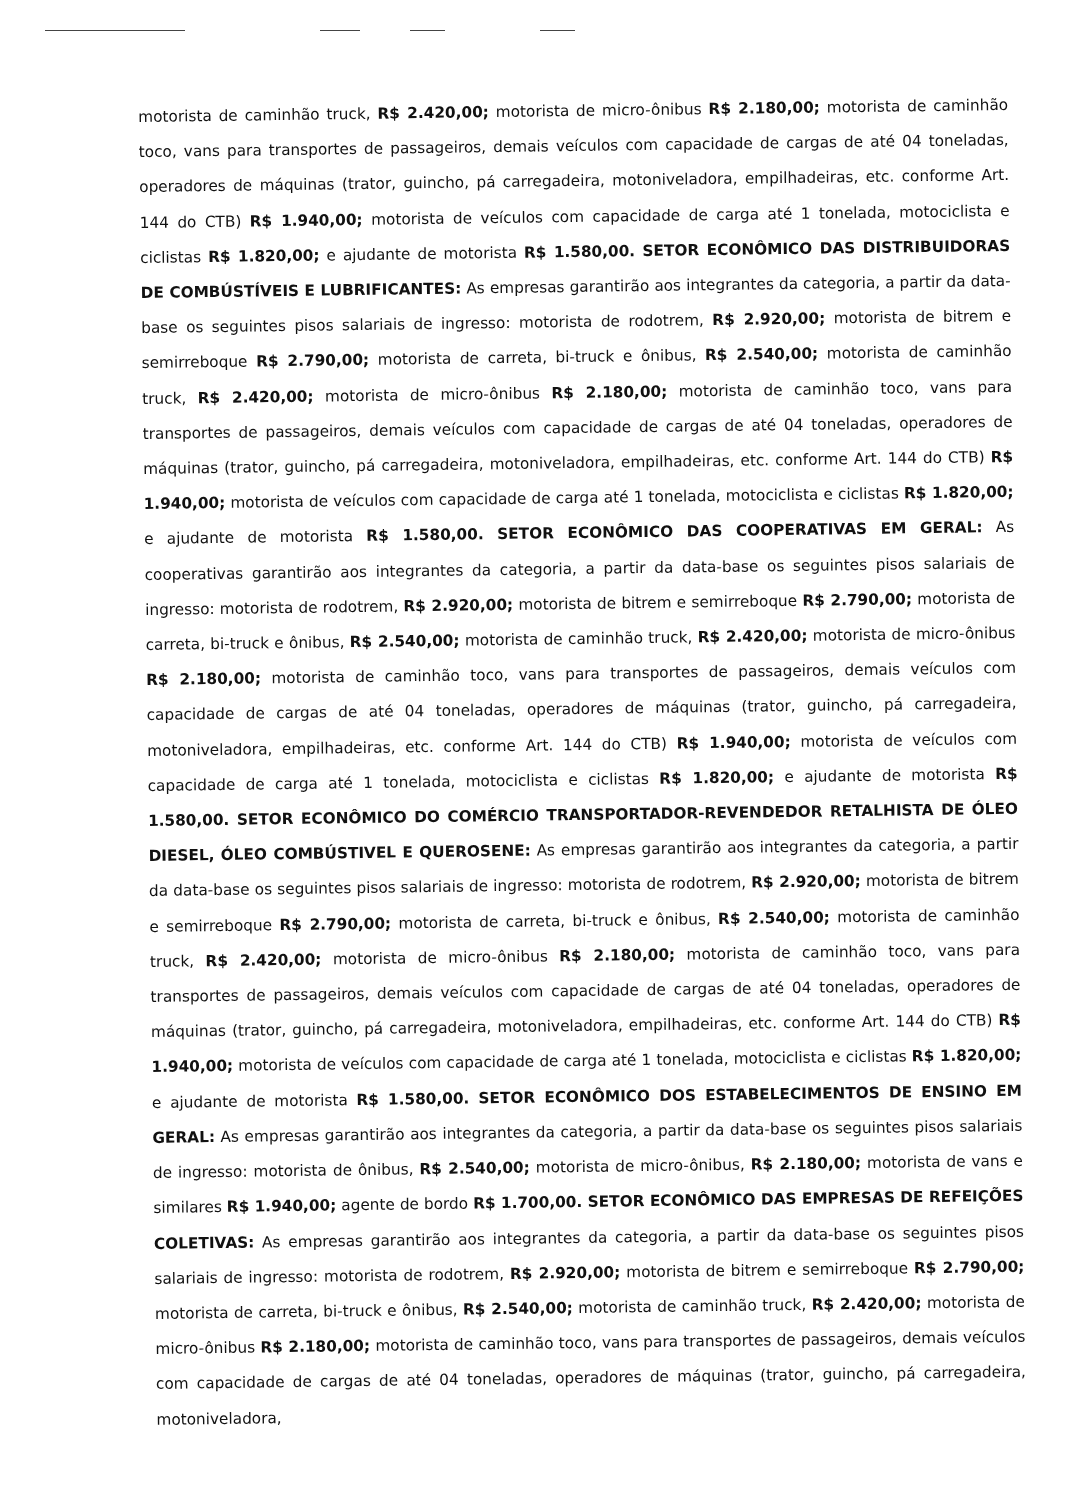motorista de caminhão truck, R$ 2.420,00; motorista de micro-ônibus R$ 2.180,00; motorista de caminhão toco, vans para transportes de passageiros, demais veículos com capacidade de cargas de até 04 toneladas, operadores de máquinas (trator, guincho, pá carregadeira, motoniveladora, empilhadeiras, etc. conforme Art. 144 do CTB) R$ 1.940,00; motorista de veículos com capacidade de carga até 1 tonelada, motociclista e ciclistas R$ 1.820,00; e ajudante de motorista R$ 1.580,00. SETOR ECONÔMICO DAS DISTRIBUIDORAS DE COMBÚSTÍVEIS E LUBRIFICANTES: As empresas garantirão aos integrantes da categoria, a partir da data-base os seguintes pisos salariais de ingresso: motorista de rodotrem, R$ 2.920,00; motorista de bitrem e semirreboque R$ 2.790,00; motorista de carreta, bi-truck e ônibus, R$ 2.540,00; motorista de caminhão truck, R$ 2.420,00; motorista de micro-ônibus R$ 2.180,00; motorista de caminhão toco, vans para transportes de passageiros, demais veículos com capacidade de cargas de até 04 toneladas, operadores de máquinas (trator, guincho, pá carregadeira, motoniveladora, empilhadeiras, etc. conforme Art. 144 do CTB) R$ 1.940,00; motorista de veículos com capacidade de carga até 1 tonelada, motociclista e ciclistas R$ 1.820,00; e ajudante de motorista R$ 1.580,00. SETOR ECONÔMICO DAS COOPERATIVAS EM GERAL: As cooperativas garantirão aos integrantes da categoria, a partir da data-base os seguintes pisos salariais de ingresso: motorista de rodotrem, R$ 2.920,00; motorista de bitrem e semirreboque R$ 2.790,00; motorista de carreta, bi-truck e ônibus, R$ 2.540,00; motorista de caminhão truck, R$ 2.420,00; motorista de micro-ônibus R$ 2.180,00; motorista de caminhão toco, vans para transportes de passageiros, demais veículos com capacidade de cargas de até 04 toneladas, operadores de máquinas (trator, guincho, pá carregadeira, motoniveladora, empilhadeiras, etc. conforme Art. 144 do CTB) R$ 1.940,00; motorista de veículos com capacidade de carga até 1 tonelada, motociclista e ciclistas R$ 1.820,00; e ajudante de motorista R$ 1.580,00. SETOR ECONÔMICO DO COMÉRCIO TRANSPORTADOR-REVENDEDOR RETALHISTA DE ÓLEO DIESEL, ÓLEO COMBÚSTIVEL E QUEROSENE: As empresas garantirão aos integrantes da categoria, a partir da data-base os seguintes pisos salariais de ingresso: motorista de rodotrem, R$ 2.920,00; motorista de bitrem e semirreboque R$ 2.790,00; motorista de carreta, bi-truck e ônibus, R$ 2.540,00; motorista de caminhão truck, R$ 2.420,00; motorista de micro-ônibus R$ 2.180,00; motorista de caminhão toco, vans para transportes de passageiros, demais veículos com capacidade de cargas de até 04 toneladas, operadores de máquinas (trator, guincho, pá carregadeira, motoniveladora, empilhadeiras, etc. conforme Art. 144 do CTB) R$ 1.940,00; motorista de veículos com capacidade de carga até 1 tonelada, motociclista e ciclistas R$ 1.820,00; e ajudante de motorista R$ 1.580,00. SETOR ECONÔMICO DOS ESTABELECIMENTOS DE ENSINO EM GERAL: As empresas garantirão aos integrantes da categoria, a partir da data-base os seguintes pisos salariais de ingresso: motorista de ônibus, R$ 2.540,00; motorista de micro-ônibus, R$ 2.180,00; motorista de vans e similares R$ 1.940,00; agente de bordo R$ 1.700,00. SETOR ECONÔMICO DAS EMPRESAS DE REFEIÇÕES COLETIVAS: As empresas garantirão aos integrantes da categoria, a partir da data-base os seguintes pisos salariais de ingresso: motorista de rodotrem, R$ 2.920,00; motorista de bitrem e semirreboque R$ 2.790,00; motorista de carreta, bi-truck e ônibus, R$ 2.540,00; motorista de caminhão truck, R$ 2.420,00; motorista de micro-ônibus R$ 2.180,00; motorista de caminhão toco, vans para transportes de passageiros, demais veículos com capacidade de cargas de até 04 toneladas, operadores de máquinas (trator, guincho, pá carregadeira, motoniveladora,